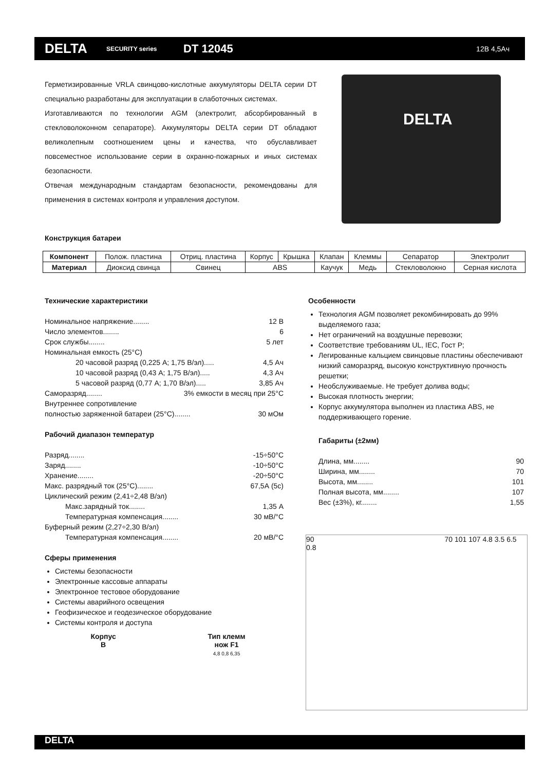DELTA SECURITY series DT 12045 12В 4,5Ач
Герметизированные VRLA свинцово-кислотные аккумуляторы DELTA серии DT специально разработаны для эксплуатации в слаботочных системах.
Изготавливаются по технологии AGM (электролит, абсорбированный в стекловолоконном сепараторе). Аккумуляторы DELTA серии DT обладают великолепным соотношением цены и качества, что обуславливает повсеместное использование серии в охранно-пожарных и иных системах безопасности.
Отвечая международным стандартам безопасности, рекомендованы для применения в системах контроля и управления доступом.
DELTA
Конструкция батареи
| Компонент | Полож. пластина | Отриц. пластина | Корпус | Крышка | Клапан | Клеммы | Сепаратор | Электролит |
| Материал | Диоксид свинца | Свинец | ABS | | Каучук | Медь | Стекловолокно | Серная кислота |
Технические характеристики
Номинальное напряжение........ 12 В
Число элементов........ 6
Срок службы........ 5 лет
Номинальная емкость (25°C)
20 часовой разряд (0,225 А; 1,75 В/эл)..... 4,5 Ач
10 часовой разряд (0,43 А; 1,75 В/эл)..... 4,3 Ач
5 часовой разряд (0,77 А; 1,70 В/эл)..... 3,85 Ач
Саморазряд........ 3% емкости в месяц при 25°C
Внутреннее сопротивление
полностью заряженной батареи (25°C)........ 30 мОм
Рабочий диапазон температур
Разряд........ -15÷50°C
Заряд........ -10÷50°C
Хранение........ -20÷50°C
Макс. разрядный ток (25°C)........ 67,5А (5с)
Циклический режим (2,41÷2,48 В/эл)
Макс.зарядный ток........ 1,35 А
Температурная компенсация........ 30 мВ/°C
Буферный режим (2,27÷2,30 В/эл)
Температурная компенсация........ 20 мВ/°C
Сферы применения
Системы безопасности
Электронные кассовые аппараты
Электронное тестовое оборудование
Системы аварийного освещения
Геофизическое и геодезическое оборудование
Системы контроля и доступа
Особенности
Технология AGM позволяет рекомбинировать до 99% выделяемого газа;
Нет ограничений на воздушные перевозки;
Соответствие требованиям UL, IEC, Гост Р;
Легированные кальцием свинцовые пластины обеспечивают низкий саморазряд, высокую конструктивную прочность решетки;
Необслуживаемые. Не требует долива воды;
Высокая плотность энергии;
Корпус аккумулятора выполнен из пластика ABS, не поддерживающего горение.
Габариты (±2мм)
Длина, мм........ 90
Ширина, мм........ 70
Высота, мм........ 101
Полная высота, мм........ 107
Вес (±3%), кг........ 1,55
90 70 101 107 4.8 3.5 6.5 0.8
Корпус
B
Тип клемм
нож F1
4,8 0,8 6,35
DELTA